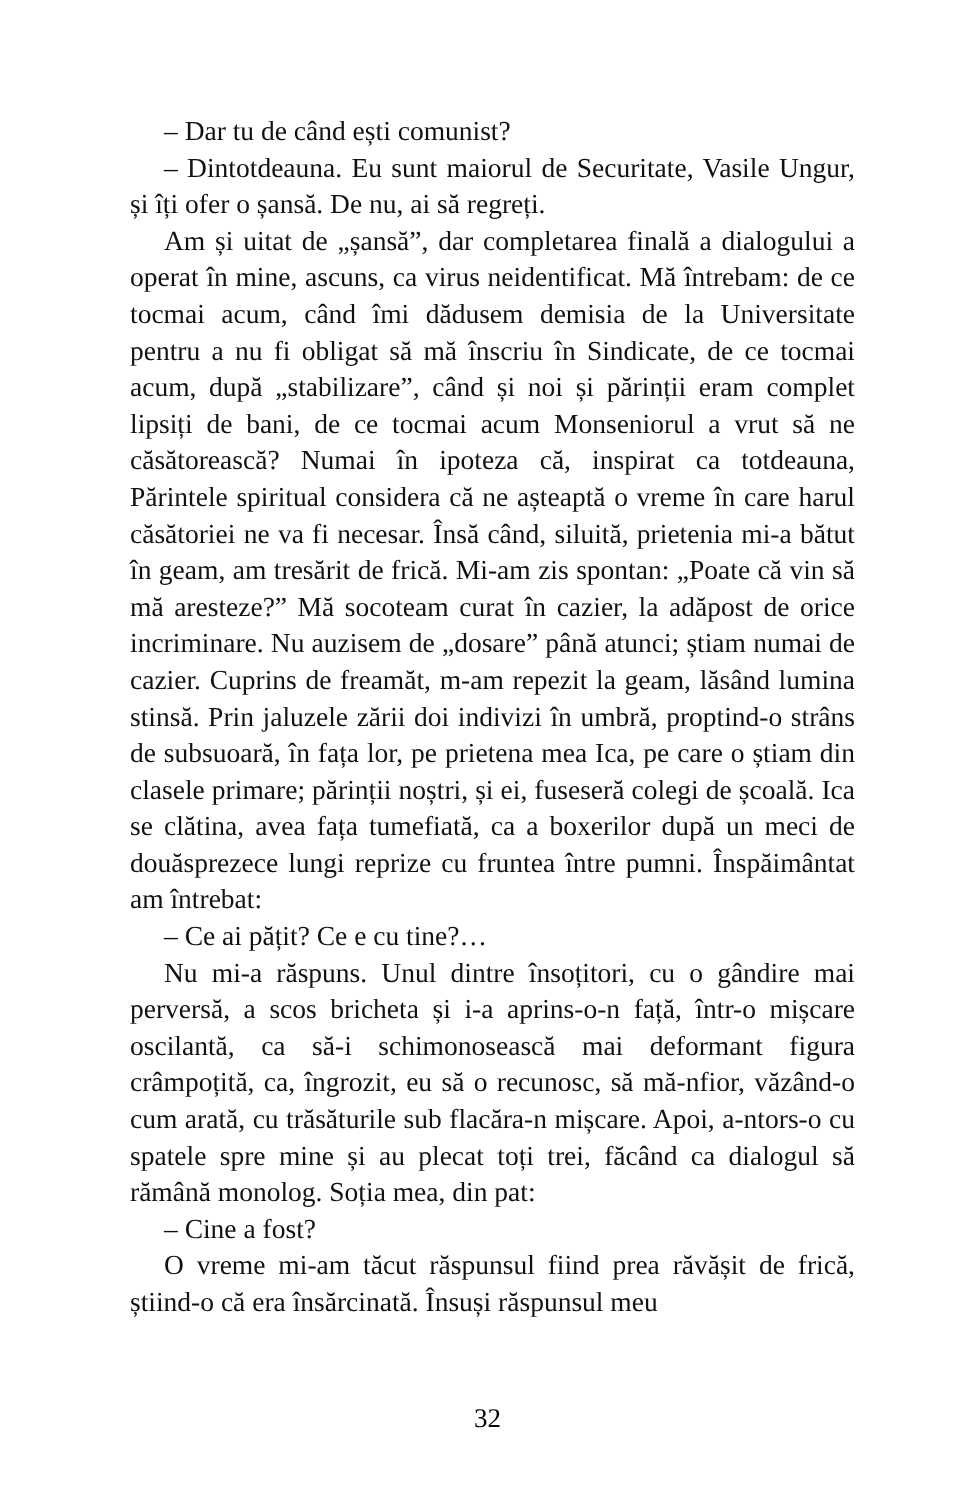– Dar tu de când ești comunist?
– Dintotdeauna. Eu sunt maiorul de Securitate, Vasile Ungur, și îți ofer o șansă. De nu, ai să regreți.
Am și uitat de „șansă”, dar completarea finală a dialogului a operat în mine, ascuns, ca virus neidentificat. Mă întrebam: de ce tocmai acum, când îmi dădusem demisia de la Universitate pentru a nu fi obligat să mă înscriu în Sindicate, de ce tocmai acum, după „stabilizare”, când și noi și părinții eram complet lipsiți de bani, de ce tocmai acum Monseniorul a vrut să ne căsătorească? Numai în ipoteza că, inspirat ca totdeauna, Părintele spiritual considera că ne așteaptă o vreme în care harul căsătoriei ne va fi necesar. Însă când, siluită, prietenia mi-a bătut în geam, am tresărit de frică. Mi-am zis spontan: „Poate că vin să mă aresteze?” Mă socoteam curat în cazier, la adăpost de orice incriminare. Nu auzisem de „dosare” până atunci; știam numai de cazier. Cuprins de freamăt, m-am repezit la geam, lăsând lumina stinsă. Prin jaluzele zării doi indivizi în umbră, proptind-o strâns de subsuoară, în fața lor, pe prietena mea Ica, pe care o știam din clasele primare; părinții noștri, și ei, fuseseră colegi de școală. Ica se clătina, avea fața tumefiată, ca a boxerilor după un meci de douăsprezece lungi reprize cu fruntea între pumni. Înspăimântat am întrebat:
– Ce ai pățit? Ce e cu tine?…
Nu mi-a răspuns. Unul dintre însoțitori, cu o gândire mai perversă, a scos bricheta și i-a aprins-o-n față, într-o mișcare oscilantă, ca să-i schimonosească mai deformant figura crâmpoțită, ca, îngrozit, eu să o recunosc, să mă-nfior, văzând-o cum arată, cu trăsăturile sub flacăra-n mișcare. Apoi, a-ntors-o cu spatele spre mine și au plecat toți trei, făcând ca dialogul să rămână monolog. Soția mea, din pat:
– Cine a fost?
O vreme mi-am tăcut răspunsul fiind prea răvășit de frică, știind-o că era însărcinată. Însuși răspunsul meu
32